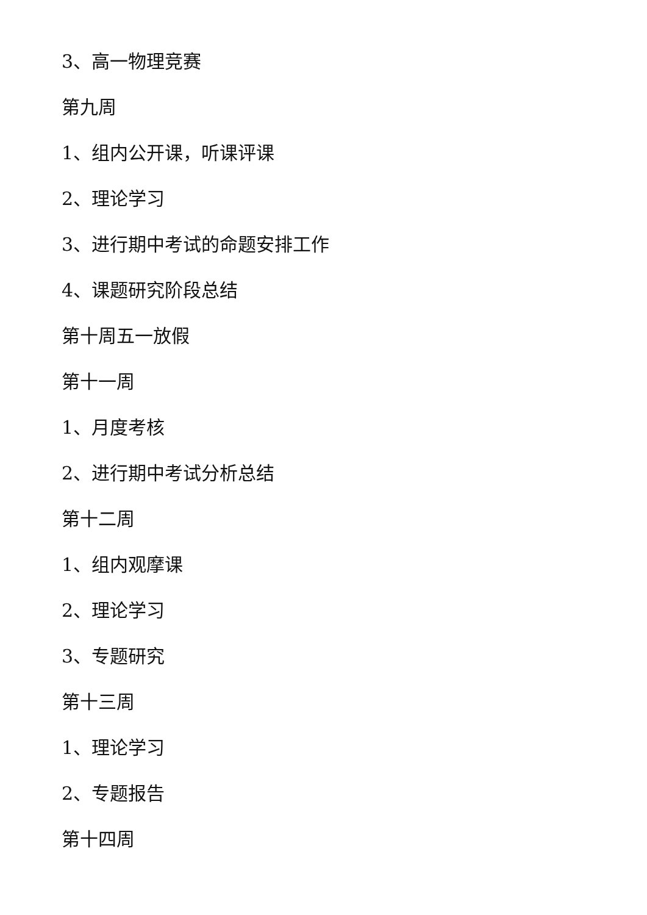3、高一物理竞赛
第九周
1、组内公开课，听课评课
2、理论学习
3、进行期中考试的命题安排工作
4、课题研究阶段总结
第十周五一放假
第十一周
1、月度考核
2、进行期中考试分析总结
第十二周
1、组内观摩课
2、理论学习
3、专题研究
第十三周
1、理论学习
2、专题报告
第十四周